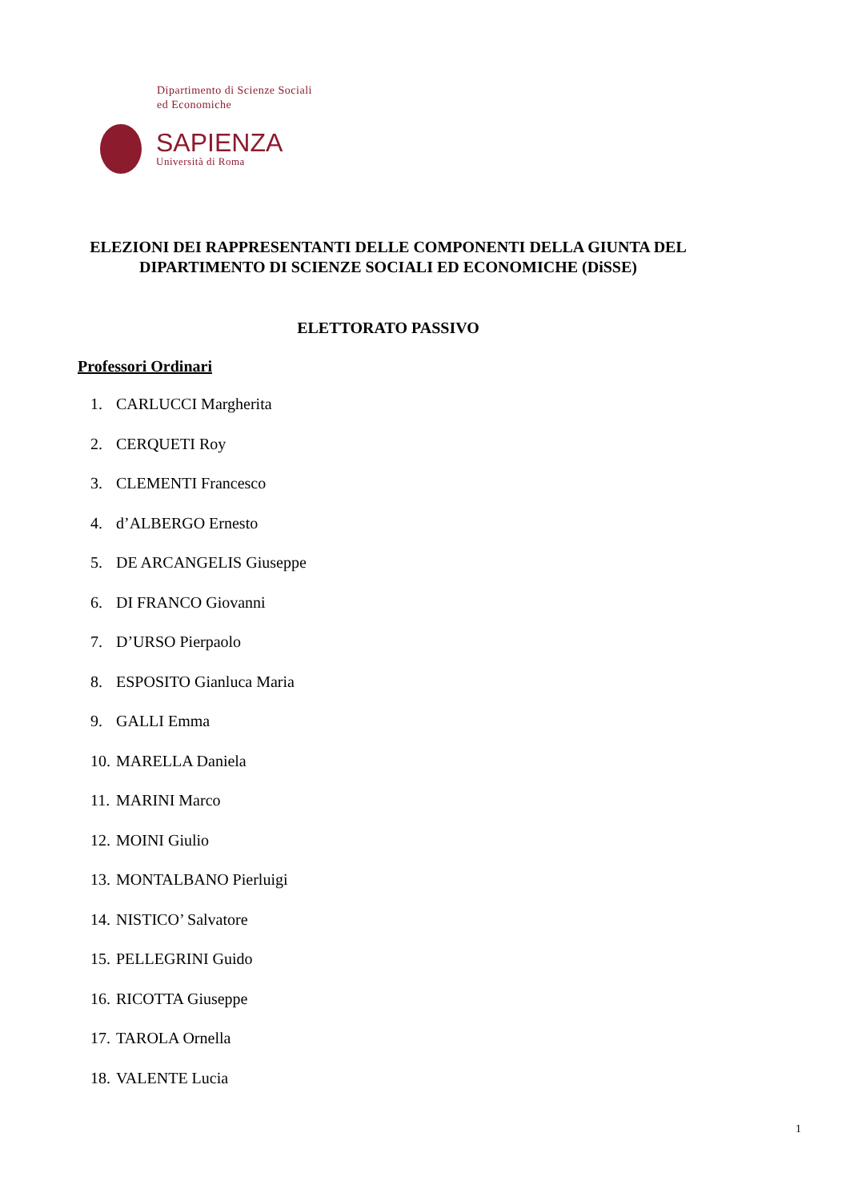Dipartimento di Scienze Sociali
ed Economiche
SAPIENZA
Università di Roma
ELEZIONI DEI RAPPRESENTANTI DELLE COMPONENTI DELLA GIUNTA DEL
DIPARTIMENTO DI SCIENZE SOCIALI ED ECONOMICHE (DiSSE)
ELETTORATO PASSIVO
Professori Ordinari
1. CARLUCCI Margherita
2. CERQUETI Roy
3. CLEMENTI Francesco
4. d’ALBERGO Ernesto
5. DE ARCANGELIS Giuseppe
6. DI FRANCO Giovanni
7. D’URSO Pierpaolo
8. ESPOSITO Gianluca Maria
9. GALLI Emma
10. MARELLA Daniela
11. MARINI Marco
12. MOINI Giulio
13. MONTALBANO Pierluigi
14. NISTICO’ Salvatore
15. PELLEGRINI Guido
16. RICOTTA Giuseppe
17. TAROLA Ornella
18. VALENTE Lucia
1